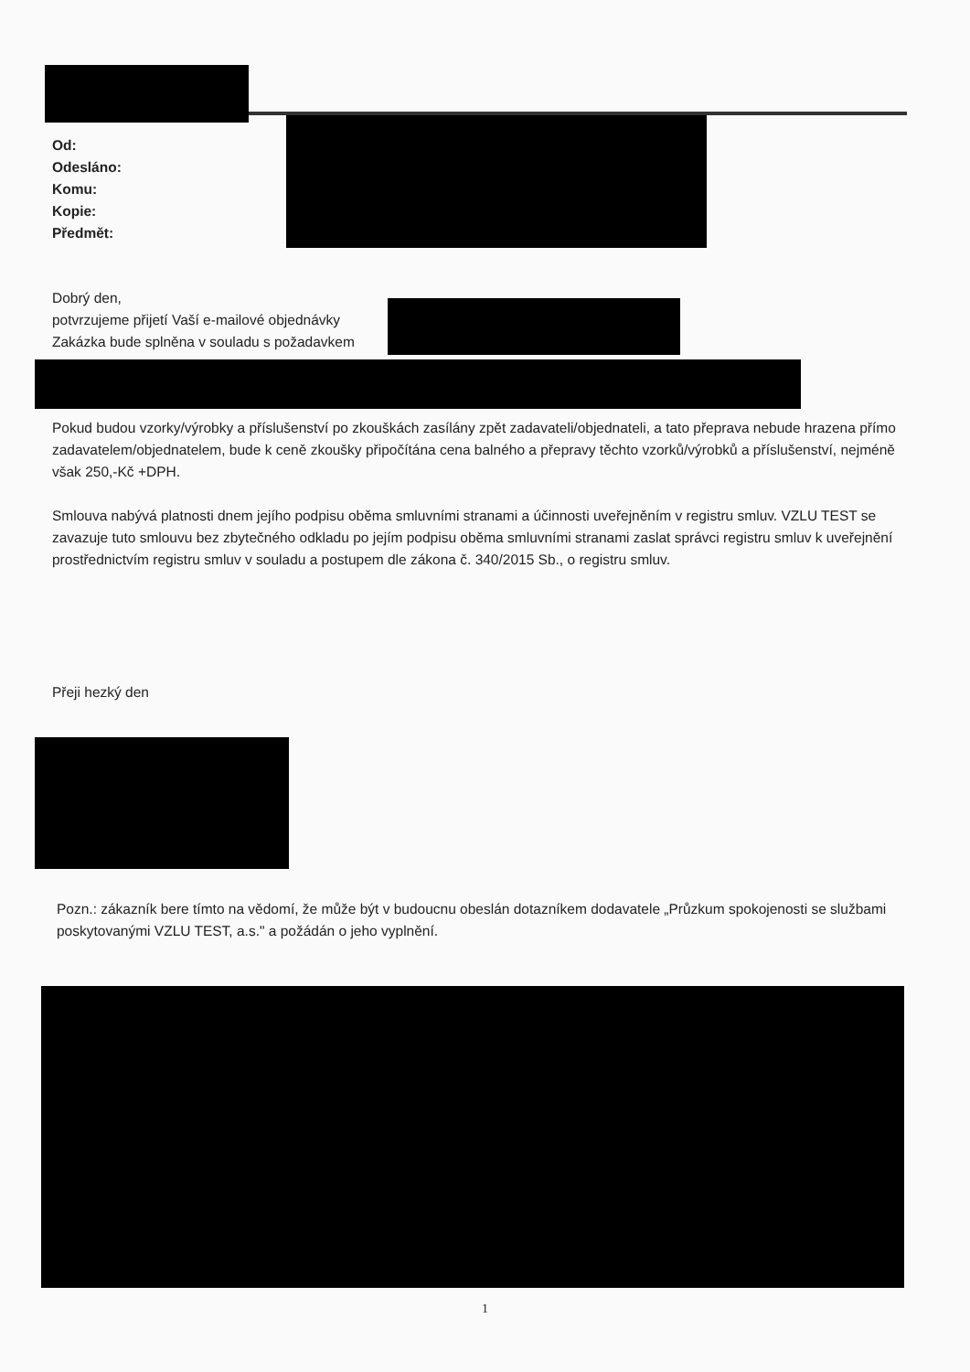Od:
Odesláno:
Komu:
Kopie:
Předmět:
Dobrý den,
potvrzujeme přijetí Vaší e-mailové objednávky
Zakázka bude splněna v souladu s požadavkem
Pokud budou vzorky/výrobky a příslušenství po zkouškách zasílány zpět zadavateli/objednateli, a tato přeprava nebude hrazena přímo zadavatelem/objednatelem, bude k ceně zkoušky připočítána cena balného a přepravy těchto vzorků/výrobků a příslušenství, nejméně však 250,-Kč +DPH.
Smlouva nabývá platnosti dnem jejího podpisu oběma smluvními stranami a účinnosti uveřejněním v registru smluv. VZLU TEST se zavazuje tuto smlouvu bez zbytečného odkladu po jejím podpisu oběma smluvními stranami zaslat správci registru smluv k uveřejnění prostřednictvím registru smluv v souladu a postupem dle zákona č. 340/2015 Sb., o registru smluv.
Přeji hezký den
Pozn.: zákazník bere tímto na vědomí, že může být v budoucnu obeslán dotazníkem dodavatele „Průzkum spokojenosti se službami poskytovanými VZLU TEST, a.s." a požádán o jeho vyplnění.
1